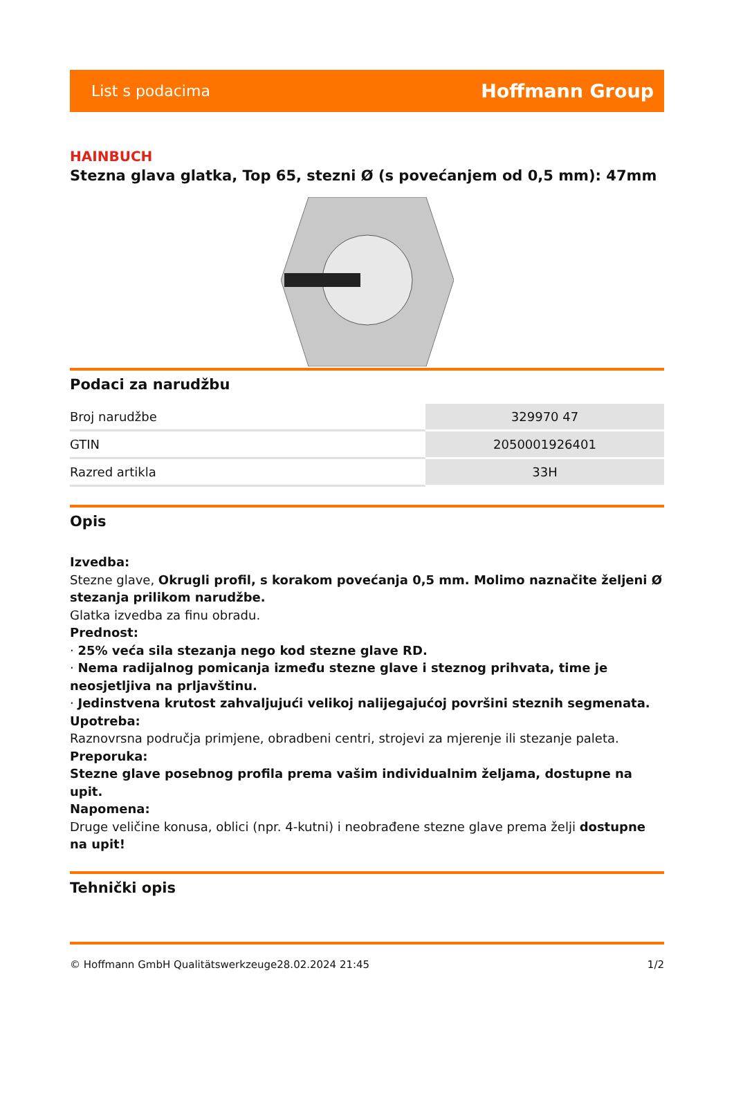List s podacima Hoffmann Group
HAINBUCH
Stezna glava glatka, Top 65, stezni Ø (s povećanjem od 0,5 mm): 47mm
Podaci za narudžbu
| Broj narudžbe | 329970 47 |
| GTIN | 2050001926401 |
| Razred artikla | 33H |
Opis
Izvedba:
Stezne glave, Okrugli profil, s korakom povećanja 0,5 mm. Molimo naznačite željeni Ø stezanja prilikom narudžbe.
Glatka izvedba za finu obradu.
Prednost:
· 25% veća sila stezanja nego kod stezne glave RD.
· Nema radijalnog pomicanja između stezne glave i steznog prihvata, time je neosjetljiva na prljavštinu.
· Jedinstvena krutost zahvaljujući velikoj nalijegajućoj površini steznih segmenata.
Upotreba:
Raznovrsna područja primjene, obradbeni centri, strojevi za mjerenje ili stezanje paleta.
Preporuka:
Stezne glave posebnog profila prema vašim individualnim željama, dostupne na upit.
Napomena:
Druge veličine konusa, oblici (npr. 4-kutni) i neobrađene stezne glave prema želji dostupne na upit!
Tehnički opis
© Hoffmann GmbH Qualitätswerkzeuge 28.02.2024 21:45 1/2